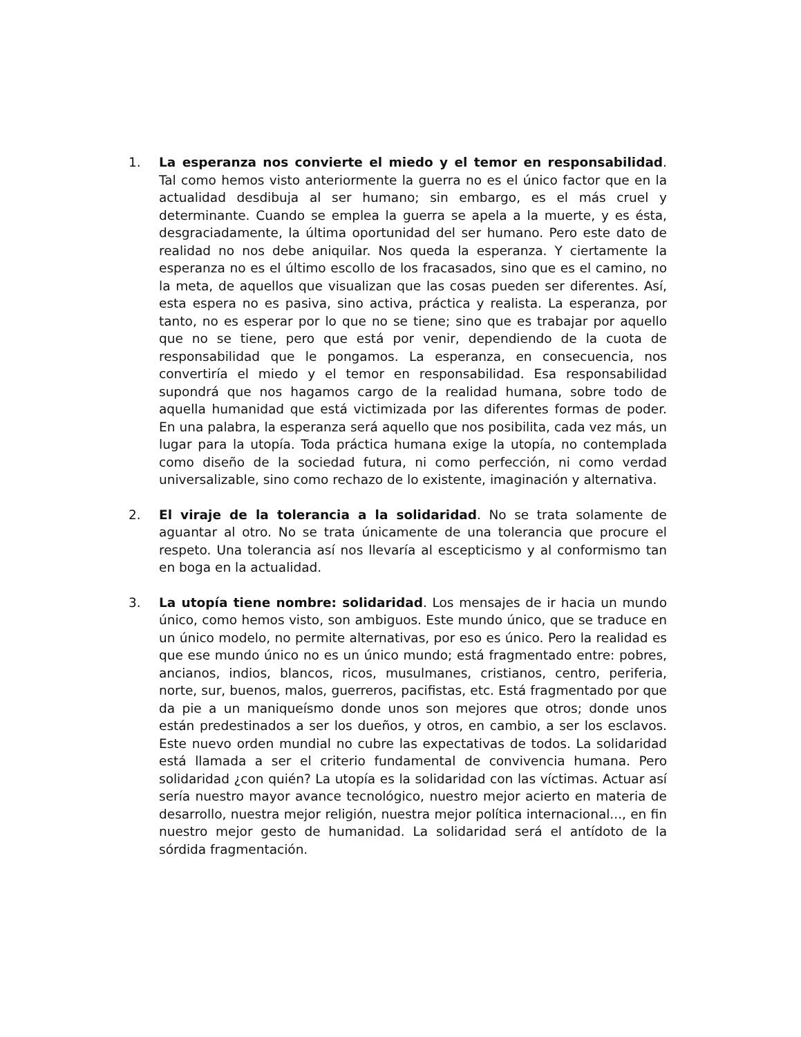1. La esperanza nos convierte el miedo y el temor en responsabilidad. Tal como hemos visto anteriormente la guerra no es el único factor que en la actualidad desdibuja al ser humano; sin embargo, es el más cruel y determinante. Cuando se emplea la guerra se apela a la muerte, y es ésta, desgraciadamente, la última oportunidad del ser humano. Pero este dato de realidad no nos debe aniquilar. Nos queda la esperanza. Y ciertamente la esperanza no es el último escollo de los fracasados, sino que es el camino, no la meta, de aquellos que visualizan que las cosas pueden ser diferentes. Así, esta espera no es pasiva, sino activa, práctica y realista. La esperanza, por tanto, no es esperar por lo que no se tiene; sino que es trabajar por aquello que no se tiene, pero que está por venir, dependiendo de la cuota de responsabilidad que le pongamos. La esperanza, en consecuencia, nos convertiría el miedo y el temor en responsabilidad. Esa responsabilidad supondrá que nos hagamos cargo de la realidad humana, sobre todo de aquella humanidad que está victimizada por las diferentes formas de poder. En una palabra, la esperanza será aquello que nos posibilita, cada vez más, un lugar para la utopía. Toda práctica humana exige la utopía, no contemplada como diseño de la sociedad futura, ni como perfección, ni como verdad universalizable, sino como rechazo de lo existente, imaginación y alternativa.
2. El viraje de la tolerancia a la solidaridad. No se trata solamente de aguantar al otro. No se trata únicamente de una tolerancia que procure el respeto. Una tolerancia así nos llevaría al escepticismo y al conformismo tan en boga en la actualidad.
3. La utopía tiene nombre: solidaridad. Los mensajes de ir hacia un mundo único, como hemos visto, son ambiguos. Este mundo único, que se traduce en un único modelo, no permite alternativas, por eso es único. Pero la realidad es que ese mundo único no es un único mundo; está fragmentado entre: pobres, ancianos, indios, blancos, ricos, musulmanes, cristianos, centro, periferia, norte, sur, buenos, malos, guerreros, pacifistas, etc. Está fragmentado por que da pie a un maniqueísmo donde unos son mejores que otros; donde unos están predestinados a ser los dueños, y otros, en cambio, a ser los esclavos. Este nuevo orden mundial no cubre las expectativas de todos. La solidaridad está llamada a ser el criterio fundamental de convivencia humana. Pero solidaridad ¿con quién? La utopía es la solidaridad con las víctimas. Actuar así sería nuestro mayor avance tecnológico, nuestro mejor acierto en materia de desarrollo, nuestra mejor religión, nuestra mejor política internacional..., en fin nuestro mejor gesto de humanidad. La solidaridad será el antídoto de la sórdida fragmentación.